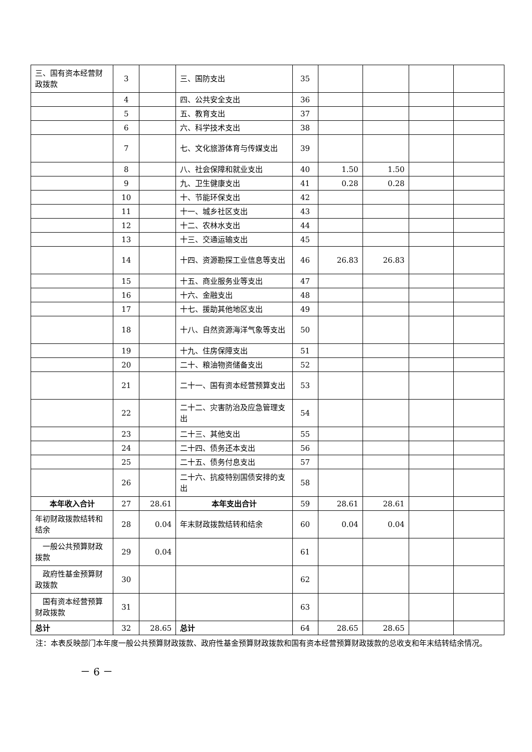| 三、国有资本经营财政拨款 | 3 | | 三、国防支出 | 35 | | | | |
| | 4 | | 四、公共安全支出 | 36 | | | | |
| | 5 | | 五、教育支出 | 37 | | | | |
| | 6 | | 六、科学技术支出 | 38 | | | | |
| | 7 | | 七、文化旅游体育与传媒支出 | 39 | | | | |
| | 8 | | 八、社会保障和就业支出 | 40 | 1.50 | 1.50 | | |
| | 9 | | 九、卫生健康支出 | 41 | 0.28 | 0.28 | | |
| | 10 | | 十、节能环保支出 | 42 | | | | |
| | 11 | | 十一、城乡社区支出 | 43 | | | | |
| | 12 | | 十二、农林水支出 | 44 | | | | |
| | 13 | | 十三、交通运输支出 | 45 | | | | |
| | 14 | | 十四、资源勘探工业信息等支出 | 46 | 26.83 | 26.83 | | |
| | 15 | | 十五、商业服务业等支出 | 47 | | | | |
| | 16 | | 十六、金融支出 | 48 | | | | |
| | 17 | | 十七、援助其他地区支出 | 49 | | | | |
| | 18 | | 十八、自然资源海洋气象等支出 | 50 | | | | |
| | 19 | | 十九、住房保障支出 | 51 | | | | |
| | 20 | | 二十、粮油物资储备支出 | 52 | | | | |
| | 21 | | 二十一、国有资本经营预算支出 | 53 | | | | |
| | 22 | | 二十二、灾害防治及应急管理支出 | 54 | | | | |
| | 23 | | 二十三、其他支出 | 55 | | | | |
| | 24 | | 二十四、债务还本支出 | 56 | | | | |
| | 25 | | 二十五、债务付息支出 | 57 | | | | |
| | 26 | | 二十六、抗疫特别国债安排的支出 | 58 | | | | |
| 本年收入合计 | 27 | 28.61 | 本年支出合计 | 59 | 28.61 | 28.61 | | |
| 年初财政拨款结转和结余 | 28 | 0.04 | 年末财政拨款结转和结余 | 60 | 0.04 | 0.04 | | |
| 一般公共预算财政拨款 | 29 | 0.04 | | 61 | | | | |
| 政府性基金预算财政拨款 | 30 | | | 62 | | | | |
| 国有资本经营预算财政拨款 | 31 | | | 63 | | | | |
| 总计 | 32 | 28.65 | 总计 | 64 | 28.65 | 28.65 | | |
注：本表反映部门本年度一般公共预算财政拨款、政府性基金预算财政拨款和国有资本经营预算财政拨款的总收支和年末结转结余情况。
－ 6 －